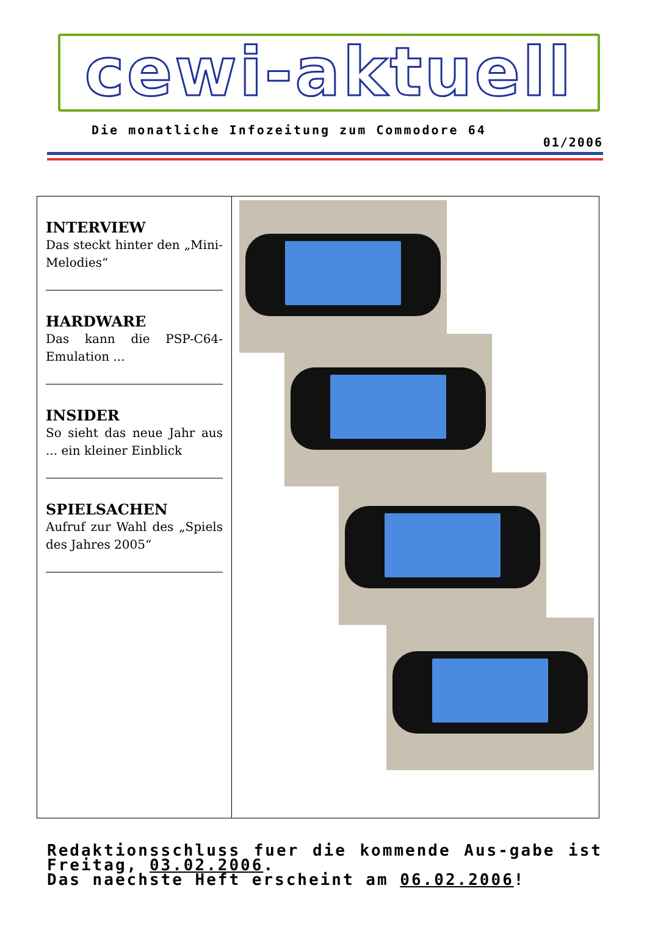cewi-aktuell
Die monatliche Infozeitung zum Commodore 64
01/2006
INTERVIEW
Das steckt hinter den „Mini-Melodies“
HARDWARE
Das kann die PSP-C64-Emulation ...
INSIDER
So sieht das neue Jahr aus ... ein kleiner Einblick
SPIELSACHEN
Aufruf zur Wahl des „Spiels des Jahres 2005“
Redaktionsschluss fuer die kommende Aus-gabe ist Freitag, 03.02.2006.
Das naechste Heft erscheint am 06.02.2006!